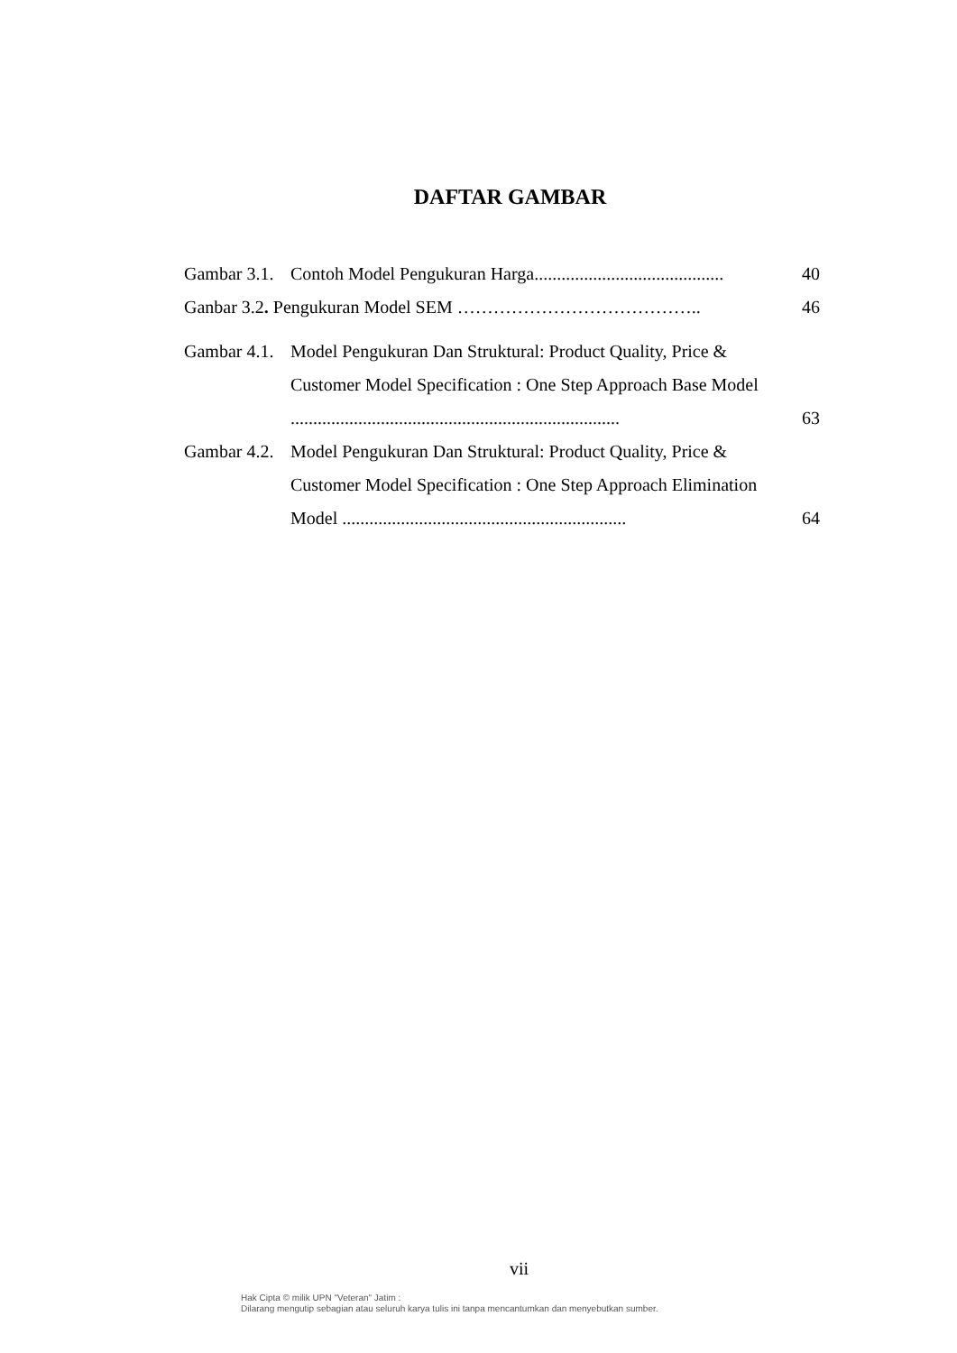DAFTAR GAMBAR
Gambar 3.1. Contoh Model Pengukuran Harga.......................................... 40
Ganbar 3.2. Pengukuran Model SEM ………………………………….. 46
Gambar 4.1. Model Pengukuran Dan Struktural: Product Quality, Price & Customer Model Specification : One Step Approach Base Model ......................................................................... 63
Gambar 4.2. Model Pengukuran Dan Struktural: Product Quality, Price & Customer Model Specification : One Step Approach Elimination Model ............................................................... 64
vii
Hak Cipta © milik UPN "Veteran" Jatim :
Dilarang mengutip sebagian atau seluruh karya tulis ini tanpa mencantumkan dan menyebutkan sumber.